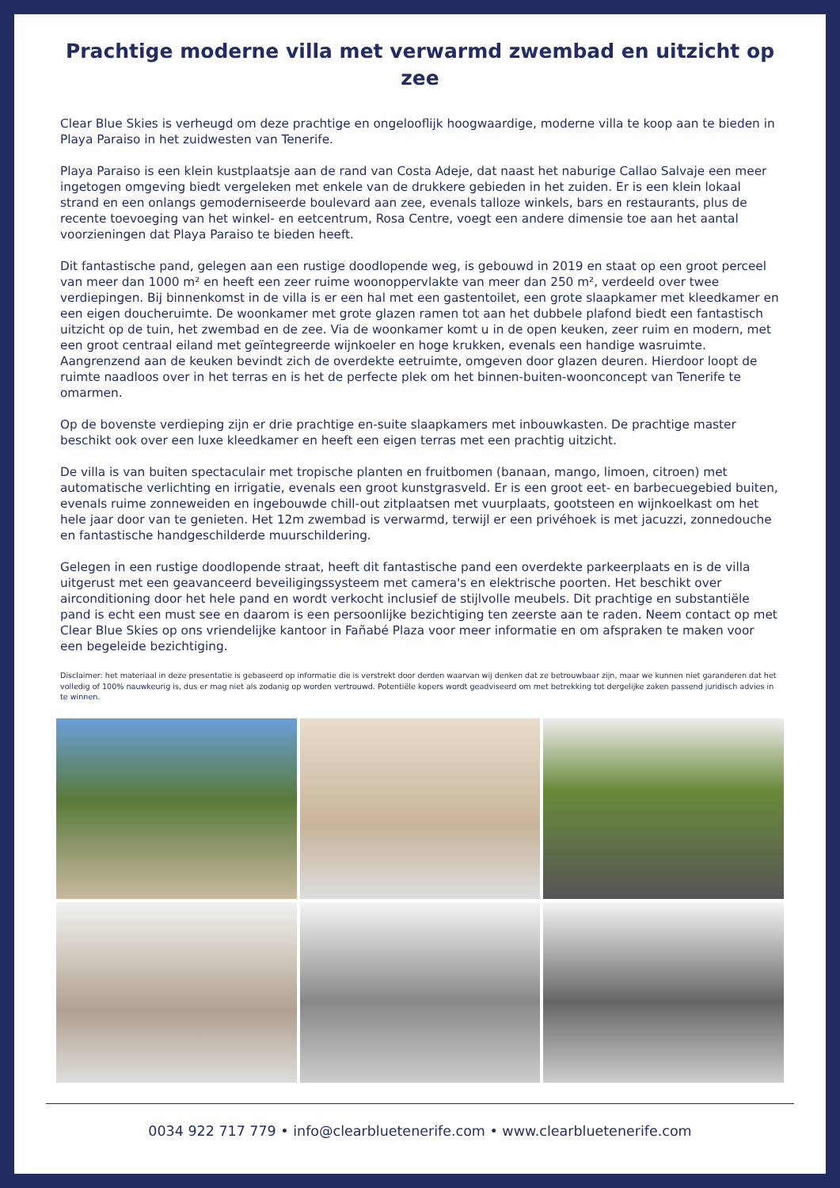Prachtige moderne villa met verwarmd zwembad en uitzicht op zee
Clear Blue Skies is verheugd om deze prachtige en ongelooflijk hoogwaardige, moderne villa te koop aan te bieden in Playa Paraiso in het zuidwesten van Tenerife.
Playa Paraiso is een klein kustplaatsje aan de rand van Costa Adeje, dat naast het naburige Callao Salvaje een meer ingetogen omgeving biedt vergeleken met enkele van de drukkere gebieden in het zuiden. Er is een klein lokaal strand en een onlangs gemoderniseerde boulevard aan zee, evenals talloze winkels, bars en restaurants, plus de recente toevoeging van het winkel- en eetcentrum, Rosa Centre, voegt een andere dimensie toe aan het aantal voorzieningen dat Playa Paraiso te bieden heeft.
Dit fantastische pand, gelegen aan een rustige doodlopende weg, is gebouwd in 2019 en staat op een groot perceel van meer dan 1000 m² en heeft een zeer ruime woonoppervlakte van meer dan 250 m², verdeeld over twee verdiepingen. Bij binnenkomst in de villa is er een hal met een gastentoilet, een grote slaapkamer met kleedkamer en een eigen doucheruimte. De woonkamer met grote glazen ramen tot aan het dubbele plafond biedt een fantastisch uitzicht op de tuin, het zwembad en de zee. Via de woonkamer komt u in de open keuken, zeer ruim en modern, met een groot centraal eiland met geïntegreerde wijnkoeler en hoge krukken, evenals een handige wasruimte. Aangrenzend aan de keuken bevindt zich de overdekte eetruimte, omgeven door glazen deuren. Hierdoor loopt de ruimte naadloos over in het terras en is het de perfecte plek om het binnen-buiten-woonconcept van Tenerife te omarmen.
Op de bovenste verdieping zijn er drie prachtige en-suite slaapkamers met inbouwkasten. De prachtige master beschikt ook over een luxe kleedkamer en heeft een eigen terras met een prachtig uitzicht.
De villa is van buiten spectaculair met tropische planten en fruitbomen (banaan, mango, limoen, citroen) met automatische verlichting en irrigatie, evenals een groot kunstgrasveld. Er is een groot eet- en barbecuegebied buiten, evenals ruime zonneweiden en ingebouwde chill-out zitplaatsen met vuurplaats, gootsteen en wijnkoelkast om het hele jaar door van te genieten. Het 12m zwembad is verwarmd, terwijl er een privéhoek is met jacuzzi, zonnedouche en fantastische handgeschilderde muurschildering.
Gelegen in een rustige doodlopende straat, heeft dit fantastische pand een overdekte parkeerplaats en is de villa uitgerust met een geavanceerd beveiligingssysteem met camera's en elektrische poorten. Het beschikt over airconditioning door het hele pand en wordt verkocht inclusief de stijlvolle meubels. Dit prachtige en substantiële pand is echt een must see en daarom is een persoonlijke bezichtiging ten zeerste aan te raden. Neem contact op met Clear Blue Skies op ons vriendelijke kantoor in Fañabé Plaza voor meer informatie en om afspraken te maken voor een begeleide bezichtiging.
Disclaimer: het materiaal in deze presentatie is gebaseerd op informatie die is verstrekt door derden waarvan wij denken dat ze betrouwbaar zijn, maar we kunnen niet garanderen dat het volledig of 100% nauwkeurig is, dus er mag niet als zodanig op worden vertrouwd. Potentiële kopers wordt geadviseerd om met betrekking tot dergelijke zaken passend juridisch advies in te winnen.
0034 922 717 779 • info@clearbluetenerife.com • www.clearbluetenerife.com